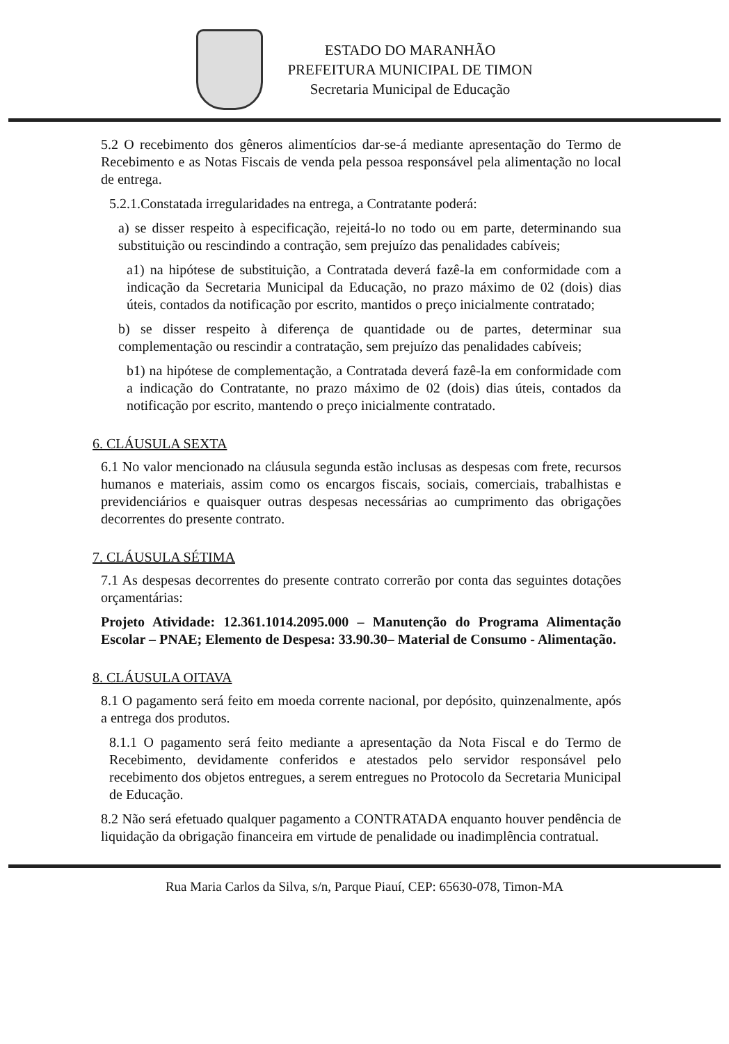ESTADO DO MARANHÃO
PREFEITURA MUNICIPAL DE TIMON
Secretaria Municipal de Educação
5.2 O recebimento dos gêneros alimentícios dar-se-á mediante apresentação do Termo de Recebimento e as Notas Fiscais de venda pela pessoa responsável pela alimentação no local de entrega.
5.2.1.Constatada irregularidades na entrega, a Contratante poderá:
a) se disser respeito à especificação, rejeitá-lo no todo ou em parte, determinando sua substituição ou rescindindo a contração, sem prejuízo das penalidades cabíveis;
a1) na hipótese de substituição, a Contratada deverá fazê-la em conformidade com a indicação da Secretaria Municipal da Educação, no prazo máximo de 02 (dois) dias úteis, contados da notificação por escrito, mantidos o preço inicialmente contratado;
b) se disser respeito à diferença de quantidade ou de partes, determinar sua complementação ou rescindir a contratação, sem prejuízo das penalidades cabíveis;
b1) na hipótese de complementação, a Contratada deverá fazê-la em conformidade com a indicação do Contratante, no prazo máximo de 02 (dois) dias úteis, contados da notificação por escrito, mantendo o preço inicialmente contratado.
6. CLÁUSULA SEXTA
6.1 No valor mencionado na cláusula segunda estão inclusas as despesas com frete, recursos humanos e materiais, assim como os encargos fiscais, sociais, comerciais, trabalhistas e previdenciários e quaisquer outras despesas necessárias ao cumprimento das obrigações decorrentes do presente contrato.
7. CLÁUSULA SÉTIMA
7.1 As despesas decorrentes do presente contrato correrão por conta das seguintes dotações orçamentárias:
Projeto Atividade: 12.361.1014.2095.000 – Manutenção do Programa Alimentação Escolar – PNAE; Elemento de Despesa: 33.90.30– Material de Consumo - Alimentação.
8. CLÁUSULA OITAVA
8.1 O pagamento será feito em moeda corrente nacional, por depósito, quinzenalmente, após a entrega dos produtos.
8.1.1 O pagamento será feito mediante a apresentação da Nota Fiscal e do Termo de Recebimento, devidamente conferidos e atestados pelo servidor responsável pelo recebimento dos objetos entregues, a serem entregues no Protocolo da Secretaria Municipal de Educação.
8.2 Não será efetuado qualquer pagamento a CONTRATADA enquanto houver pendência de liquidação da obrigação financeira em virtude de penalidade ou inadimplência contratual.
Rua Maria Carlos da Silva, s/n, Parque Piauí, CEP: 65630-078, Timon-MA